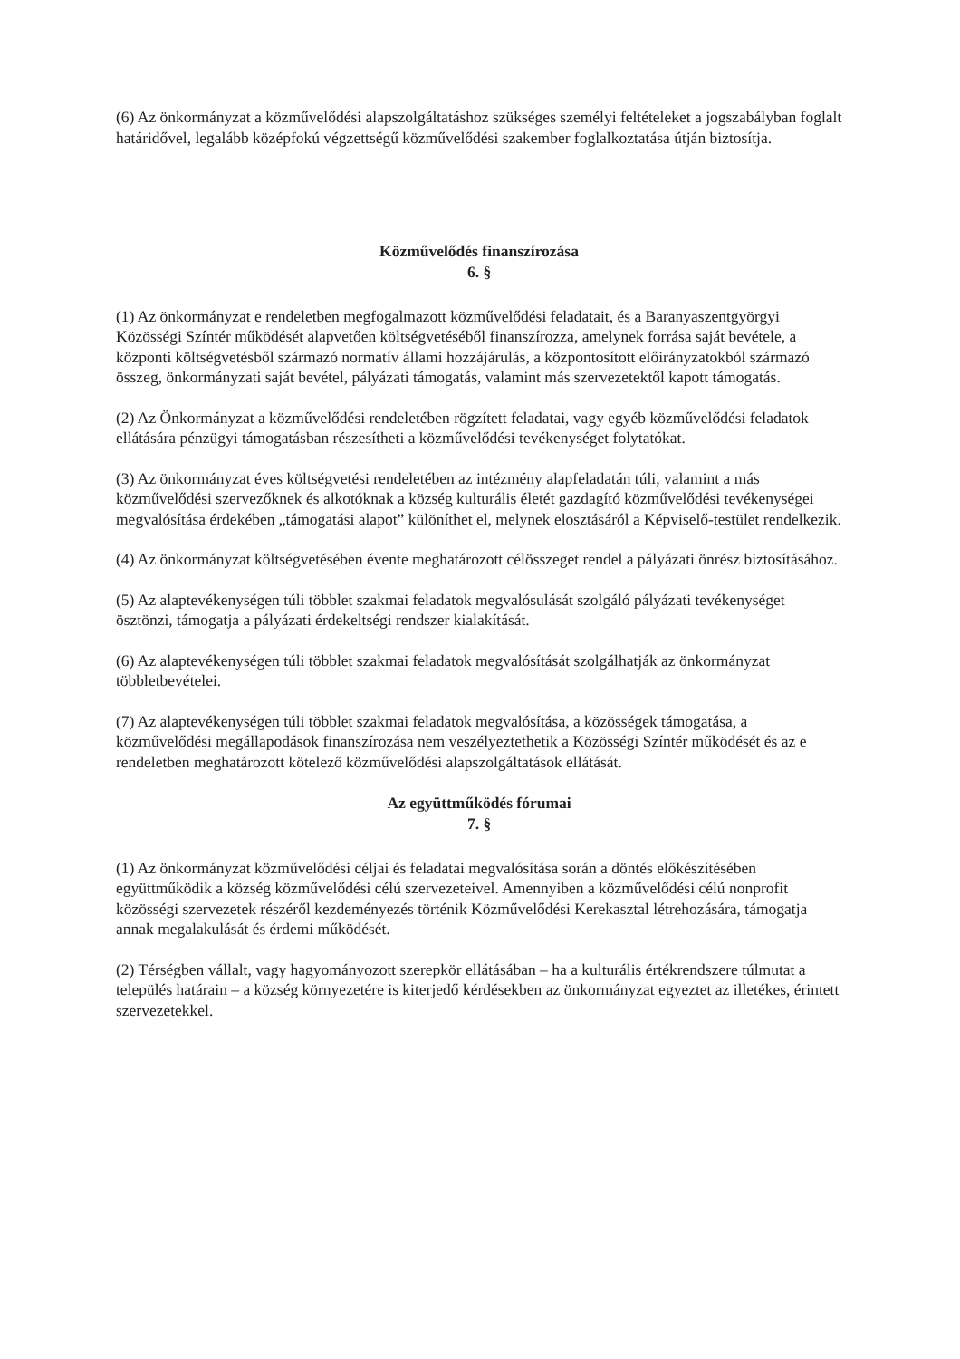(6) Az önkormányzat a közművelődési alapszolgáltatáshoz szükséges személyi feltételeket a jogszabályban foglalt határidővel, legalább középfokú végzettségű közművelődési szakember foglalkoztatása útján biztosítja.
Közművelődés finanszírozása
6. §
(1) Az önkormányzat e rendeletben megfogalmazott közművelődési feladatait, és a Baranyaszentgyörgyi Közösségi Színtér működését alapvetően költségvetéséből finanszírozza, amelynek forrása saját bevétele, a központi költségvetésből származó normatív állami hozzájárulás, a központosított előirányzatokból származó összeg, önkormányzati saját bevétel, pályázati támogatás, valamint más szervezetektől kapott támogatás.
(2) Az Önkormányzat a közművelődési rendeletében rögzített feladatai, vagy egyéb közművelődési feladatok ellátására pénzügyi támogatásban részesítheti a közművelődési tevékenységet folytatókat.
(3) Az önkormányzat éves költségvetési rendeletében az intézmény alapfeladatán túli, valamint a más közművelődési szervezőknek és alkotóknak a község kulturális életét gazdagító közművelődési tevékenységei megvalósítása érdekében „támogatási alapot” különíthet el, melynek elosztásáról a Képviselő-testület rendelkezik.
(4) Az önkormányzat költségvetésében évente meghatározott célösszeget rendel a pályázati önrész biztosításához.
(5) Az alaptevékenységen túli többlet szakmai feladatok megvalósulását szolgáló pályázati tevékenységet ösztönzi, támogatja a pályázati érdekeltségi rendszer kialakítását.
(6) Az alaptevékenységen túli többlet szakmai feladatok megvalósítását szolgálhatják az önkormányzat többletbevételei.
(7) Az alaptevékenységen túli többlet szakmai feladatok megvalósítása, a közösségek támogatása, a közművelődési megállapodások finanszírozása nem veszélyeztethetik a Közösségi Színtér működését és az e rendeletben meghatározott kötelező közművelődési alapszolgáltatások ellátását.
Az együttműködés fórumai
7. §
(1) Az önkormányzat közművelődési céljai és feladatai megvalósítása során a döntés előkészítésében együttműködik a község közművelődési célú szervezeteivel. Amennyiben a közművelődési célú nonprofit közösségi szervezetek részéről kezdeményezés történik Közművelődési Kerekasztal létrehozására, támogatja annak megalakulását és érdemi működését.
(2) Térségben vállalt, vagy hagyományozott szerepkör ellátásában – ha a kulturális értékrendszere túlmutat a település határain – a község környezetére is kiterjedő kérdésekben az önkormányzat egyeztet az illetékes, érintett szervezetekkel.